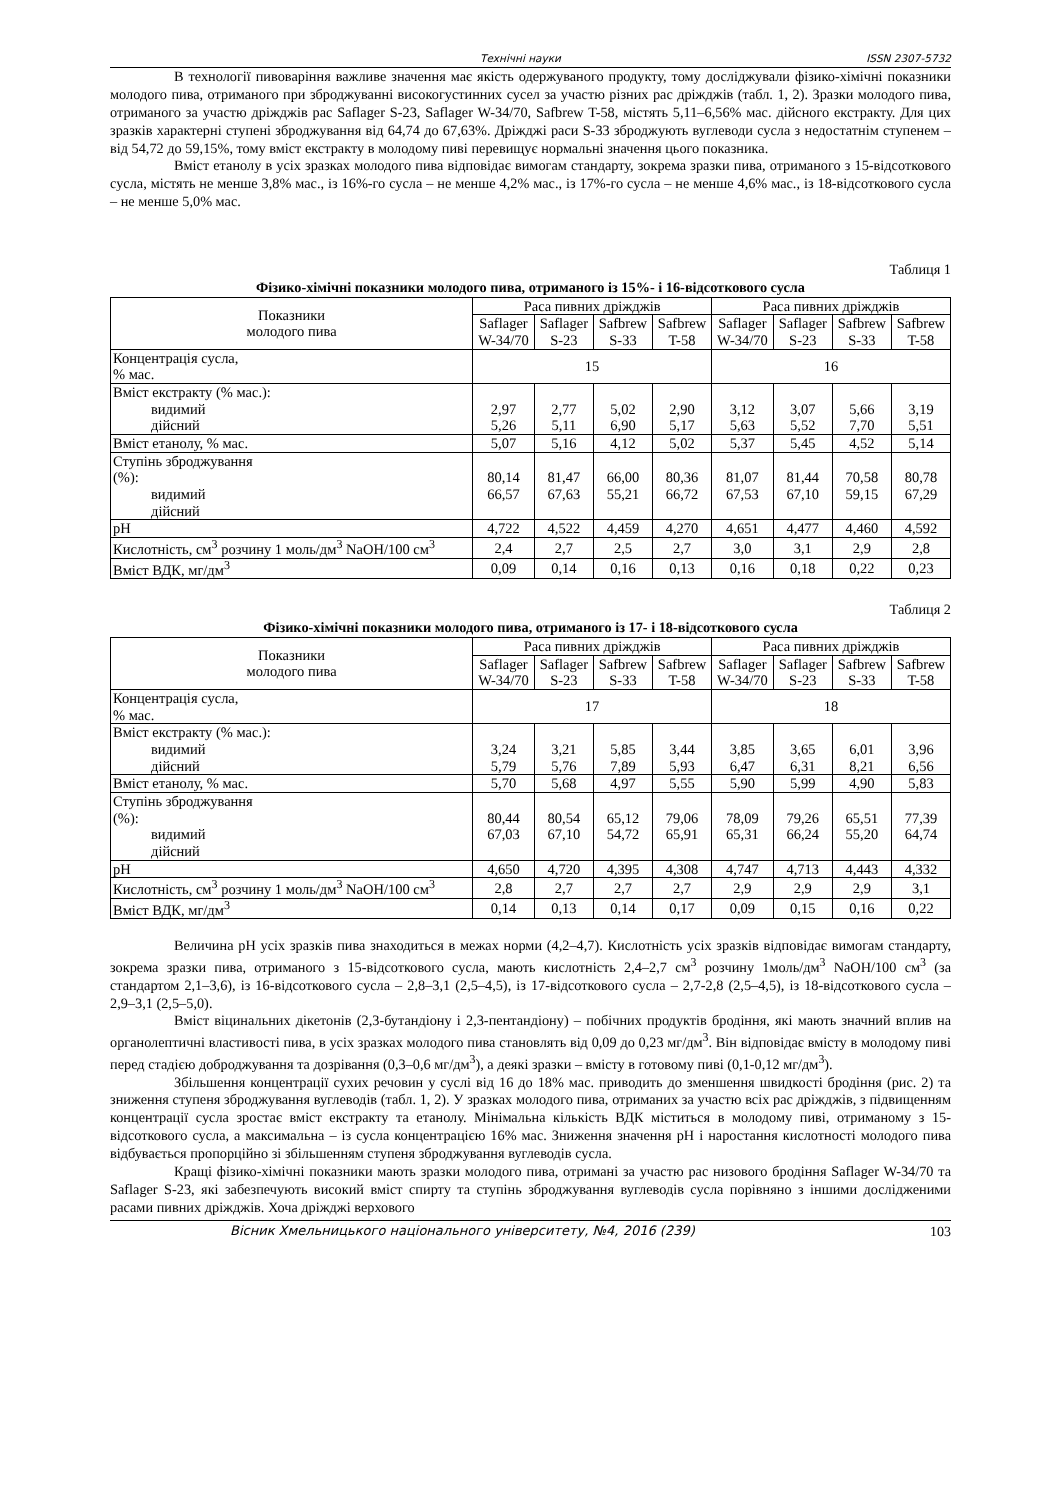Технічні науки ISSN 2307-5732
В технології пивоваріння важливе значення має якість одержуваного продукту, тому досліджували фізико-хімічні показники молодого пива, отриманого при зброджуванні високогустинних сусел за участю різних рас дріжджів (табл. 1, 2). Зразки молодого пива, отриманого за участю дріжджів рас Saflager S-23, Saflager W-34/70, Safbrew T-58, містять 5,11–6,56% мас. дійсного екстракту. Для цих зразків характерні ступені зброджування від 64,74 до 67,63%. Дріжджі раси S-33 зброджують вуглеводи сусла з недостатнім ступенем – від 54,72 до 59,15%, тому вміст екстракту в молодому пиві перевищує нормальні значення цього показника.
Вміст етанолу в усіх зразках молодого пива відповідає вимогам стандарту, зокрема зразки пива, отриманого з 15-відсоткового сусла, містять не менше 3,8% мас., із 16%-го сусла – не менше 4,2% мас., із 17%-го сусла – не менше 4,6% мас., із 18-відсоткового сусла – не менше 5,0% мас.
Таблиця 1
Фізико-хімічні показники молодого пива, отриманого із 15%- і 16-відсоткового сусла
| Показники молодого пива | Раса пивних дріжджів | | | | Раса пивних дріжджів | | | |
| --- | --- | --- | --- | --- | --- | --- | --- | --- |
| | Saflager W-34/70 | Saflager S-23 | Safbrew S-33 | Safbrew T-58 | Saflager W-34/70 | Saflager S-23 | Safbrew S-33 | Safbrew T-58 |
| Концентрація сусла, % мас. | 15 | | | | 16 | | | |
| Вміст екстракту (% мас.): видимий дійсний | 2,97 5,26 | 2,77 5,11 | 5,02 6,90 | 2,90 5,17 | 3,12 5,63 | 3,07 5,52 | 5,66 7,70 | 3,19 5,51 |
| Вміст етанолу, % мас. | 5,07 | 5,16 | 4,12 | 5,02 | 5,37 | 5,45 | 4,52 | 5,14 |
| Ступінь зброджування (%): видимий дійсний | 80,14 66,57 | 81,47 67,63 | 66,00 55,21 | 80,36 66,72 | 81,07 67,53 | 81,44 67,10 | 70,58 59,15 | 80,78 67,29 |
| pH | 4,722 | 4,522 | 4,459 | 4,270 | 4,651 | 4,477 | 4,460 | 4,592 |
| Кислотність, см<sup>3</sup> розчину 1 моль/дм<sup>3</sup> NaOH/100 см<sup>3</sup> | 2,4 | 2,7 | 2,5 | 2,7 | 3,0 | 3,1 | 2,9 | 2,8 |
| Вміст ВДК, мг/дм<sup>3</sup> | 0,09 | 0,14 | 0,16 | 0,13 | 0,16 | 0,18 | 0,22 | 0,23 |
Таблиця 2
Фізико-хімічні показники молодого пива, отриманого із 17- і 18-відсоткового сусла
| Показники молодого пива | Раса пивних дріжджів | | | | Раса пивних дріжджів | | | |
| --- | --- | --- | --- | --- | --- | --- | --- | --- |
| | Saflager W-34/70 | Saflager S-23 | Safbrew S-33 | Safbrew T-58 | Saflager W-34/70 | Saflager S-23 | Safbrew S-33 | Safbrew T-58 |
| Концентрація сусла, % мас. | 17 | | | | 18 | | | |
| Вміст екстракту (% мас.): видимий дійсний | 3,24 5,79 | 3,21 5,76 | 5,85 7,89 | 3,44 5,93 | 3,85 6,47 | 3,65 6,31 | 6,01 8,21 | 3,96 6,56 |
| Вміст етанолу, % мас. | 5,70 | 5,68 | 4,97 | 5,55 | 5,90 | 5,99 | 4,90 | 5,83 |
| Ступінь зброджування (%): видимий дійсний | 80,44 67,03 | 80,54 67,10 | 65,12 54,72 | 79,06 65,91 | 78,09 65,31 | 79,26 66,24 | 65,51 55,20 | 77,39 64,74 |
| pH | 4,650 | 4,720 | 4,395 | 4,308 | 4,747 | 4,713 | 4,443 | 4,332 |
| Кислотність, см<sup>3</sup> розчину 1 моль/дм<sup>3</sup> NaOH/100 см<sup>3</sup> | 2,8 | 2,7 | 2,7 | 2,7 | 2,9 | 2,9 | 2,9 | 3,1 |
| Вміст ВДК, мг/дм<sup>3</sup> | 0,14 | 0,13 | 0,14 | 0,17 | 0,09 | 0,15 | 0,16 | 0,22 |
Величина pH усіх зразків пива знаходиться в межах норми (4,2–4,7). Кислотність усіх зразків відповідає вимогам стандарту, зокрема зразки пива, отриманого з 15-відсоткового сусла, мають кислотність 2,4–2,7 см<sup>3</sup> розчину 1моль/дм<sup>3</sup> NaOH/100 см<sup>3</sup> (за стандартом 2,1–3,6), із 16-відсоткового сусла – 2,8–3,1 (2,5–4,5), із 17-відсоткового сусла – 2,7-2,8 (2,5–4,5), із 18-відсоткового сусла – 2,9–3,1 (2,5–5,0).
Вміст віцинальних дікетонів (2,3-бутандіону і 2,3-пентандіону) – побічних продуктів бродіння, які мають значний вплив на органолептичні властивості пива, в усіх зразках молодого пива становлять від 0,09 до 0,23 мг/дм<sup>3</sup>. Він відповідає вмісту в молодому пиві перед стадією доброджування та дозрівання (0,3–0,6 мг/дм<sup>3</sup>), а деякі зразки – вмісту в готовому пиві (0,1-0,12 мг/дм<sup>3</sup>).
Збільшення концентрації сухих речовин у суслі від 16 до 18% мас. приводить до зменшення швидкості бродіння (рис. 2) та зниження ступеня зброджування вуглеводів (табл. 1, 2). У зразках молодого пива, отриманих за участю всіх рас дріжджів, з підвищенням концентрації сусла зростає вміст екстракту та етанолу. Мінімальна кількість ВДК міститься в молодому пиві, отриманому з 15-відсоткового сусла, а максимальна – із сусла концентрацією 16% мас. Зниження значення pH і наростання кислотності молодого пива відбувається пропорційно зі збільшенням ступеня зброджування вуглеводів сусла.
Кращі фізико-хімічні показники мають зразки молодого пива, отримані за участю рас низового бродіння Saflager W-34/70 та Saflager S-23, які забезпечують високий вміст спирту та ступінь зброджування вуглеводів сусла порівняно з іншими дослідженими расами пивних дріжджів. Хоча дріжджі верхового
Вісник Хмельницького національного університету, №4, 2016 (239) 103